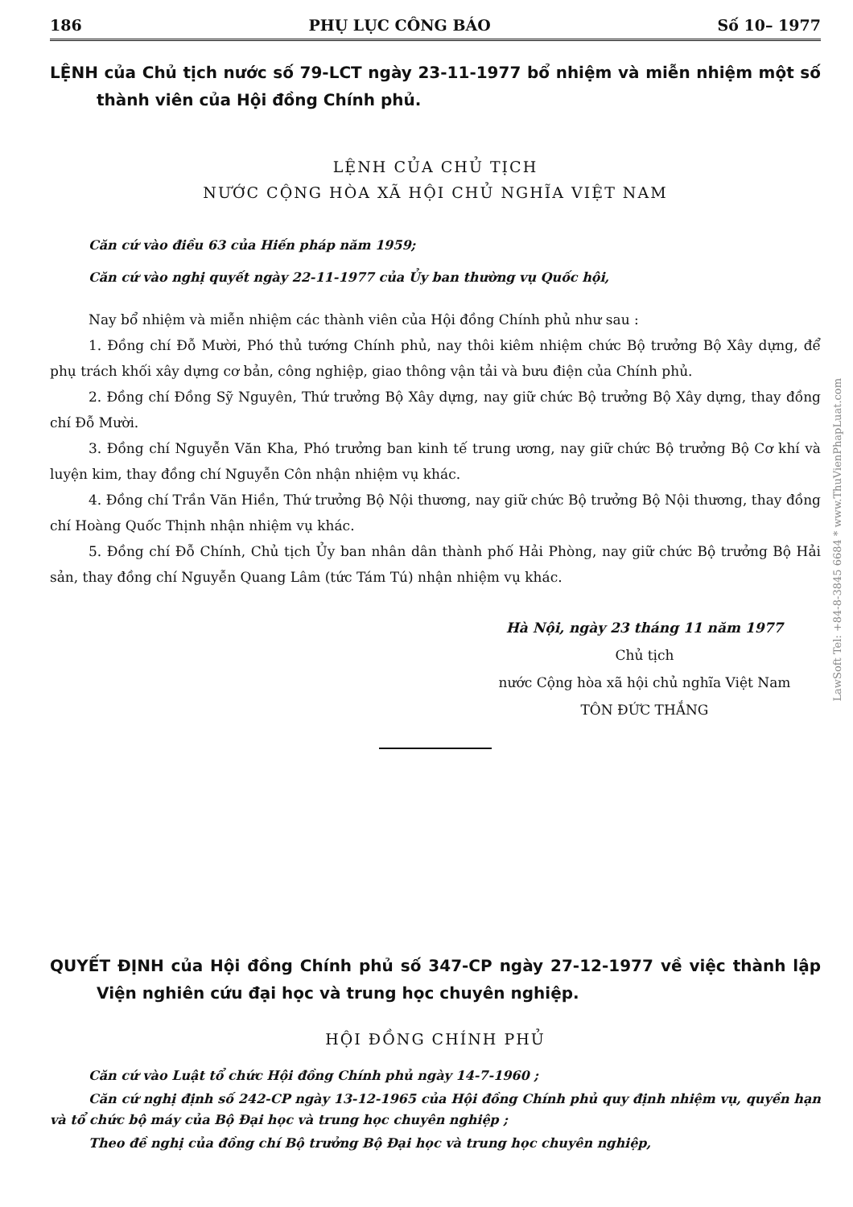186 PHỤ LỤC CÔNG BÁO Số 10– 1977
LỆNH của Chủ tịch nước số 79-LCT ngày 23-11-1977 bổ nhiệm và miễn nhiệm một số thành viên của Hội đồng Chính phủ.
LỆNH CỦA CHỦ TỊCH
NƯỚC CỘNG HÒA XÃ HỘI CHỦ NGHĨA VIỆT NAM
Căn cứ vào điều 63 của Hiến pháp năm 1959;
Căn cứ vào nghị quyết ngày 22-11-1977 của Ủy ban thường vụ Quốc hội,
Nay bổ nhiệm và miễn nhiệm các thành viên của Hội đồng Chính phủ như sau :
1. Đồng chí Đỗ Mười, Phó thủ tướng Chính phủ, nay thôi kiêm nhiệm chức Bộ trưởng Bộ Xây dựng, để phụ trách khối xây dựng cơ bản, công nghiệp, giao thông vận tải và bưu điện của Chính phủ.
2. Đồng chí Đồng Sỹ Nguyên, Thứ trưởng Bộ Xây dựng, nay giữ chức Bộ trưởng Bộ Xây dựng, thay đồng chí Đỗ Mười.
3. Đồng chí Nguyễn Văn Kha, Phó trưởng ban kinh tế trung ương, nay giữ chức Bộ trưởng Bộ Cơ khí và luyện kim, thay đồng chí Nguyễn Côn nhận nhiệm vụ khác.
4. Đồng chí Trần Văn Hiền, Thứ trưởng Bộ Nội thương, nay giữ chức Bộ trưởng Bộ Nội thương, thay đồng chí Hoàng Quốc Thịnh nhận nhiệm vụ khác.
5. Đồng chí Đỗ Chính, Chủ tịch Ủy ban nhân dân thành phố Hải Phòng, nay giữ chức Bộ trưởng Bộ Hải sản, thay đồng chí Nguyễn Quang Lâm (tức Tám Tú) nhận nhiệm vụ khác.
Hà Nội, ngày 23 tháng 11 năm 1977
Chủ tịch
nước Cộng hòa xã hội chủ nghĩa Việt Nam
TÔN ĐỨC THẮNG
QUYẾT ĐỊNH của Hội đồng Chính phủ số 347-CP ngày 27-12-1977 về việc thành lập Viện nghiên cứu đại học và trung học chuyên nghiệp.
HỘI ĐỒNG CHÍNH PHỦ
Căn cứ vào Luật tổ chức Hội đồng Chính phủ ngày 14-7-1960 ;
Căn cứ nghị định số 242-CP ngày 13-12-1965 của Hội đồng Chính phủ quy định nhiệm vụ, quyền hạn và tổ chức bộ máy của Bộ Đại học và trung học chuyên nghiệp ;
Theo đề nghị của đồng chí Bộ trưởng Bộ Đại học và trung học chuyên nghiệp,
LawSoft Tel: +84-8-3845 6684 * www.ThuVienPhapLuat.com